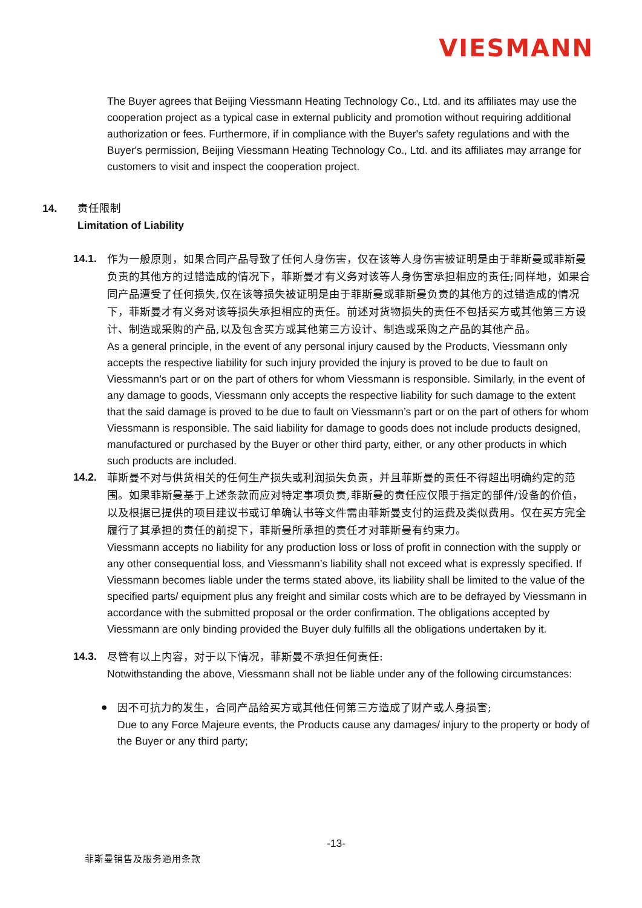VIESMANN
The Buyer agrees that Beijing Viessmann Heating Technology Co., Ltd. and its affiliates may use the cooperation project as a typical case in external publicity and promotion without requiring additional authorization or fees. Furthermore, if in compliance with the Buyer's safety regulations and with the Buyer's permission, Beijing Viessmann Heating Technology Co., Ltd. and its affiliates may arrange for customers to visit and inspect the cooperation project.
14. 责任限制
Limitation of Liability
14.1.
作为一般原则，如果合同产品导致了任何人身伤害，仅在该等人身伤害被证明是由于菲斯曼或菲斯曼负责的其他方的过错造成的情况下，菲斯曼才有义务对该等人身伤害承担相应的责任;同样地，如果合同产品遭受了任何损失,仅在该等损失被证明是由于菲斯曼或菲斯曼负责的其他方的过错造成的情况下，菲斯曼才有义务对该等损失承担相应的责任。前述对货物损失的责任不包括买方或其他第三方设计、制造或采购的产品,以及包含买方或其他第三方设计、制造或采购之产品的其他产品。
As a general principle, in the event of any personal injury caused by the Products, Viessmann only accepts the respective liability for such injury provided the injury is proved to be due to fault on Viessmann’s part or on the part of others for whom Viessmann is responsible. Similarly, in the event of any damage to goods, Viessmann only accepts the respective liability for such damage to the extent that the said damage is proved to be due to fault on Viessmann’s part or on the part of others for whom Viessmann is responsible. The said liability for damage to goods does not include products designed, manufactured or purchased by the Buyer or other third party, either, or any other products in which such products are included.
14.2.
菲斯曼不对与供货相关的任何生产损失或利润损失负责，并且菲斯曼的责任不得超出明确约定的范围。如果菲斯曼基于上述条款而应对特定事项负责,菲斯曼的责任应仅限于指定的部件/设备的价值，以及根据已提供的项目建议书或订单确认书等文件需由菲斯曼支付的运费及类似费用。仅在买方完全履行了其承担的责任的前提下，菲斯曼所承担的责任才对菲斯曼有约束力。
Viessmann accepts no liability for any production loss or loss of profit in connection with the supply or any other consequential loss, and Viessmann’s liability shall not exceed what is expressly specified. If Viessmann becomes liable under the terms stated above, its liability shall be limited to the value of the specified parts/ equipment plus any freight and similar costs which are to be defrayed by Viessmann in accordance with the submitted proposal or the order confirmation. The obligations accepted by Viessmann are only binding provided the Buyer duly fulfills all the obligations undertaken by it.
14.3.
尽管有以上内容，对于以下情况，菲斯曼不承担任何责任:
Notwithstanding the above, Viessmann shall not be liable under any of the following circumstances:
●
因不可抗力的发生，合同产品给买方或其他任何第三方造成了财产或人身损害;
Due to any Force Majeure events, the Products cause any damages/ injury to the property or body of the Buyer or any third party;
-13-
菲斯曼销售及服务通用条款